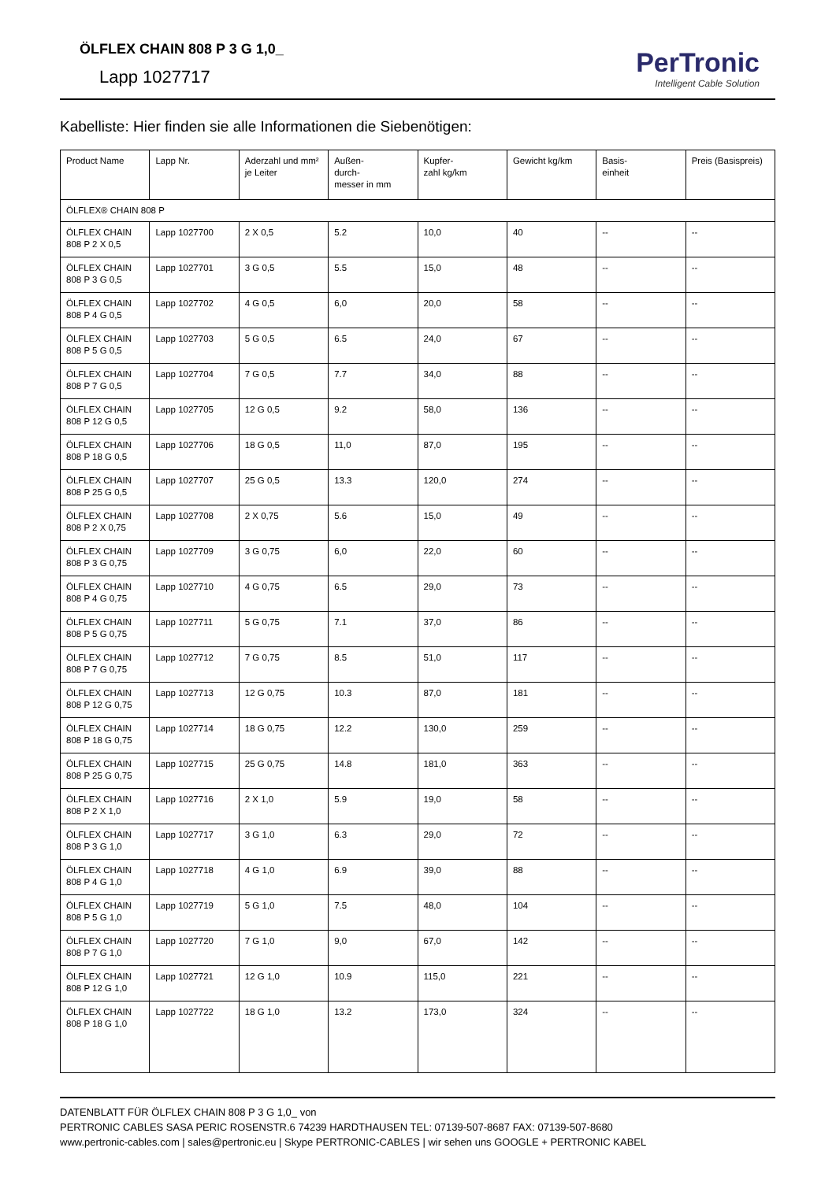ÖLFLEX CHAIN 808 P 3 G 1,0_
Lapp 1027717
PerTronic
Intelligent Cable Solution
Kabelliste: Hier finden sie alle Informationen die Siebenötigen:
| Product Name | Lapp Nr. | Aderzahl und mm² je Leiter | Außen- durch- messer in mm | Kupfer- zahl kg/km | Gewicht kg/km | Basis- einheit | Preis (Basispreis) |
| --- | --- | --- | --- | --- | --- | --- | --- |
| ÖLFLEX® CHAIN 808 P | | | | | | | |
| ÖLFLEX CHAIN 808 P 2 X 0,5 | Lapp 1027700 | 2 X 0,5 | 5.2 | 10,0 | 40 | -- | -- |
| ÖLFLEX CHAIN 808 P 3 G 0,5 | Lapp 1027701 | 3 G 0,5 | 5.5 | 15,0 | 48 | -- | -- |
| ÖLFLEX CHAIN 808 P 4 G 0,5 | Lapp 1027702 | 4 G 0,5 | 6,0 | 20,0 | 58 | -- | -- |
| ÖLFLEX CHAIN 808 P 5 G 0,5 | Lapp 1027703 | 5 G 0,5 | 6.5 | 24,0 | 67 | -- | -- |
| ÖLFLEX CHAIN 808 P 7 G 0,5 | Lapp 1027704 | 7 G 0,5 | 7.7 | 34,0 | 88 | -- | -- |
| ÖLFLEX CHAIN 808 P 12 G 0,5 | Lapp 1027705 | 12 G 0,5 | 9.2 | 58,0 | 136 | -- | -- |
| ÖLFLEX CHAIN 808 P 18 G 0,5 | Lapp 1027706 | 18 G 0,5 | 11,0 | 87,0 | 195 | -- | -- |
| ÖLFLEX CHAIN 808 P 25 G 0,5 | Lapp 1027707 | 25 G 0,5 | 13.3 | 120,0 | 274 | -- | -- |
| ÖLFLEX CHAIN 808 P 2 X 0,75 | Lapp 1027708 | 2 X 0,75 | 5.6 | 15,0 | 49 | -- | -- |
| ÖLFLEX CHAIN 808 P 3 G 0,75 | Lapp 1027709 | 3 G 0,75 | 6,0 | 22,0 | 60 | -- | -- |
| ÖLFLEX CHAIN 808 P 4 G 0,75 | Lapp 1027710 | 4 G 0,75 | 6.5 | 29,0 | 73 | -- | -- |
| ÖLFLEX CHAIN 808 P 5 G 0,75 | Lapp 1027711 | 5 G 0,75 | 7.1 | 37,0 | 86 | -- | -- |
| ÖLFLEX CHAIN 808 P 7 G 0,75 | Lapp 1027712 | 7 G 0,75 | 8.5 | 51,0 | 117 | -- | -- |
| ÖLFLEX CHAIN 808 P 12 G 0,75 | Lapp 1027713 | 12 G 0,75 | 10.3 | 87,0 | 181 | -- | -- |
| ÖLFLEX CHAIN 808 P 18 G 0,75 | Lapp 1027714 | 18 G 0,75 | 12.2 | 130,0 | 259 | -- | -- |
| ÖLFLEX CHAIN 808 P 25 G 0,75 | Lapp 1027715 | 25 G 0,75 | 14.8 | 181,0 | 363 | -- | -- |
| ÖLFLEX CHAIN 808 P 2 X 1,0 | Lapp 1027716 | 2 X 1,0 | 5.9 | 19,0 | 58 | -- | -- |
| ÖLFLEX CHAIN 808 P 3 G 1,0 | Lapp 1027717 | 3 G 1,0 | 6.3 | 29,0 | 72 | -- | -- |
| ÖLFLEX CHAIN 808 P 4 G 1,0 | Lapp 1027718 | 4 G 1,0 | 6.9 | 39,0 | 88 | -- | -- |
| ÖLFLEX CHAIN 808 P 5 G 1,0 | Lapp 1027719 | 5 G 1,0 | 7.5 | 48,0 | 104 | -- | -- |
| ÖLFLEX CHAIN 808 P 7 G 1,0 | Lapp 1027720 | 7 G 1,0 | 9,0 | 67,0 | 142 | -- | -- |
| ÖLFLEX CHAIN 808 P 12 G 1,0 | Lapp 1027721 | 12 G 1,0 | 10.9 | 115,0 | 221 | -- | -- |
| ÖLFLEX CHAIN 808 P 18 G 1,0 | Lapp 1027722 | 18 G 1,0 | 13.2 | 173,0 | 324 | -- | -- |
DATENBLATT FÜR ÖLFLEX CHAIN 808 P 3 G 1,0_ von
PERTRONIC CABLES SASA PERIC ROSENSTR.6 74239 HARDTHAUSEN TEL: 07139-507-8687 FAX: 07139-507-8680
www.pertronic-cables.com | sales@pertronic.eu | Skype PERTRONIC-CABLES | wir sehen uns GOOGLE + PERTRONIC KABEL